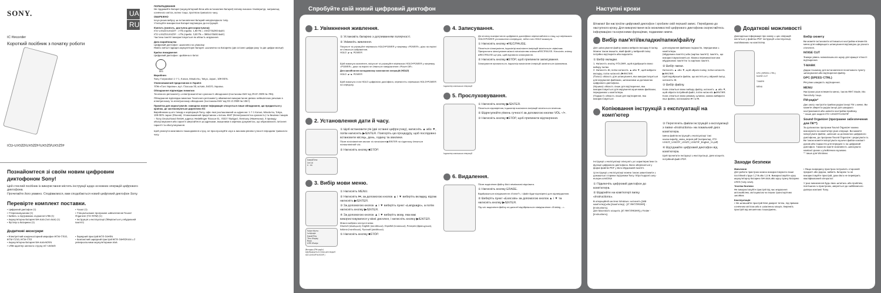SONY. UA
RU
IC Recorder
Короткий посібник з початку роботи
ICD-UX522/UX522F/UX523/UX523F
Познайомтеся зі своїм новим цифровим диктофоном Sony!
Цей стислий посібник із використання містить інструкції щодо основних операцій цифрового диктофона.
Прочитайте його уважно. Сподіваємося, вам сподобається новий цифровий диктофон Sony.
Перевірте комплект поставки.
• Цифровий диктофон (1)
• Стереонавушники (1)
• Кабель із підтримкою з'єднання USB (1)
• Акумуляторна батарея NH-AAA (тип AAA) (1)
• Футляр із батареєю (1)
• Чохол (1)
• Спеціалізоване програмне забезпечення Sound Organizer (CD-ROM) (1)
• Інструкція з експлуатації (Зберігається у вбудованій пам'яті)
Додаткові аксесуари
• Електретний конденсаторний мікрофон ECM-CS10, ECM-CZ10, ECM-CS3
• Акумуляторна батарея NH-AAA-B2KN
• USB-адаптер змінного струму AC-U50AG
• Зарядний пристрій BCG-34HSN
• Компактний зарядний пристрій BCG-34HS2KAN з 2 універсальними акумуляторами AAA
ПОПЕРЕДЖЕННЯ
Не піддавайте батареї (акумуляторний блок або встановлені батареї) впливу високих температур, наприклад сонячного світла, вогню тощо, протягом тривалого часу.
ОБЕРЕЖНО
Існує ризик вибуху за встановлення батарей невідповідного типу.
Утилізуйте використані батареї відповідно до інструкцій.
Ємність (ємність, доступна для користувача)
ICD-UX522/UX522F : 2 ГБ (прибл. 1,80 ГБ = 1932735283 байт)
ICD-UX523/UX523F : 4 ГБ (прибл. 3,60 ГБ = 3865470566 байт)
Частина пам'яті використовується як область керування.
Дата виробництва
Цифровий диктофон: зазначено на упаковці
Нікель-метал-гідридні акумуляторні батареї: зазначено на батареях (дві останні цифри року та дві цифри місяця)
Країна походження
Цифровий диктофон: зроблено в Китаї
001
Виробник:
Sony Corporation 1-7-1, Konan, Minato-ku, Tokyo, Japan, 108-0075.
Уповноважений представник в Україні:
ТОВ «Соні Україна», вул. Спаська 30, м.Київ, 04070, Україна.
Обладнання відповідає вимогам:
Технічного регламенту з електромагнітної сумісності обладнання (постанова КМУ від 29.07.2009 № 785).
Обладнання відповідає вимогам Технічного регламенту обмеження використання деяких небезпечних речовин в електричному та електронному обладнанні (постанова КМУ від 03.12.2008 № 1057).
Примітка для користувачів: наведена нижче інформація стосується лише обладнання, що продається у країнах, де застосовуються директиви ЄС
Виробником цього товару є корпорація Sony, офіс якої розташований за адресою: 1-7-1 Konan, Minato-ku, Tokyo, 108-0075 Japan (Японія). Уповноважений представник з питань EMC (Електромагнітна сумісність) та безпеки товарів – Sony Deutschland GmbH, адреса: Hedelfinger Strasse 61, 70327 Stuttgart, Germany (Німеччина). З приводу обслуговування або гарантії звертайтеся за адресами, вказаними в окремих документах, що обумовлюють питання гарантії та обслуговування.
Щоб уникнути можливого пошкодження слуху, не прослуховуйте звук із високим рівнем гучності впродовж тривалого часу.
Спробуйте свій новий цифровий диктофон
1. Увімкнення живлення.
① Установіть батарею з дотриманням полярності.
② Увімкніть живлення.
Посуньте та утримуйте перемикач HOLD•POWER у напрямку «POWER», доки на екрані не з'явиться зображення.
HOLD ▲•▲ POWER
Щоб вимкнути живлення, посуньте та утримуйте перемикач HOLD•POWER у напрямку «POWER», доки на екрані не з'явиться повідомлення «Power Off».
Для запобігання випадковому виконанню операцій (HOLD)
HOLD ▲•▲ POWER
Щоб вимкнути стан HOLD цифрового диктофона, перемістіть перемикач HOLD•POWER на середину.
2. Установлення дати й часу.
Date&Time
1m 1d
0 : 00
① Щоб встановити рік (дві останні цифри року), натисніть ▲ або ▼, потім натисніть ▶/ENTER. Повторіть цю процедуру, щоб послідовно встановити місяць, день, годину та хвилини.
Після встановлення хвилин та натискання ▶/ENTER на годиннику з'явиться налаштований час.
② Натисніть кнопку ■STOP.
3. Вибір мови меню.
Select Memo
Language
Date&Time
Time Display
Beep
USB Charge
(Вкладка (FM-радіо) відображається лише для моделі ICD-UX522F/UX523F.)
① Натисніть MENU.
② Натисніть ⏮, за допомогою кнопок ▲ і ▼ виберіть вкладку, відтак натисніть ▶/ENTER.
③ За допомогою кнопок ▲ і ▼ виберіть пункт «Language», а потім натисніть кнопку ▶/ENTER.
④ За допомогою кнопок ▲ і ▼ виберіть мову, яка має використовуватися у вікні дисплея, і натисніть кнопку ▶/ENTER.
Можна вибрати наступні мови:
Deutsch (німецька), English (англійська), Español (іспанська), Français (французька), Italiano (італійська), Русский (російська).
⑤ Натисніть кнопку ■STOP.
4. Записування.
Індикатор виконання операцій
До початку використання цифрового диктофона переконайтеся в тому, що перемикач HOLD•POWER установлено посередині, тобто стан HOLD вимкнуто.
① Натисніть кнопку ●REC/PAUSE.
Почнеться записування, індикатор виконання операцій засвітиться червоним.
Призупинити записування можна натисканням кнопки ●REC/PAUSE. Натисніть кнопку ●REC/PAUSE ще раз, щоб відновити записування.
② Натисніть кнопку ■STOP, щоб припинити записування.
Записування припиниться, індикатор виконання операцій засвітиться оранжевим.
5. Прослуховування.
Індикатор виконання операцій
① Натисніть кнопку ▶/ENTER.
Почнеться відтворення, індикатор виконання операцій засвітиться зеленим.
② Відрегулюйте рівень гучності за допомогою кнопки VOL –/+.
③ Натисніть кнопку ■STOP, щоб припинити відтворення.
6. Видалення.
Після видалення файлу його неможливо відновити.
① Натисніть кнопку ERASE.
Відобразиться повідомлення «Erase?», і файл буде відтворено для підтвердження.
② Виберіть пункт «Execute» за допомогою кнопок ▲ і ▼ та натисніть кнопку ▶/ENTER.
Під час видалення файлу на дисплеї відобразиться повідомлення «Erasing…».
Наступні кроки
Вітаємо! Ви настроїли цифровий диктофон і зробили свій перший запис. Перейдемо до наступного кроку. Для використання всіх можливостей цифрового диктофона скористайтесь інформацією та корисними функціями, поданими нижче.
Вибір пам'яті/вкладки/папки/файлу
Для записування файлу можна вибрати вкладку й папку. Можна також вказати, який файл у вибраній папці потрібно відтворити або видалити.
① Вибір вкладки.
1. Натисніть кнопку FOLDER, щоб відобразити вікно вибору папки.
2. Натисніть ⏮, потім натисніть ▲ або ▼, щоб вибрати вкладку, потім натисніть ▶/ENTER.
(Голос): область для записування, яка використовується для керування файлами, записаними за допомогою цифрового диктофона.
(Музика): область лише для відтворення, яка використовується для керування музичними файлами, переданими з комп'ютера.
(Подкаст): область лише для відтворення, яка використовується
для керування файлами подкастів, переданими з комп'ютера.
(вбудована пам'ять) або (картка пам'яті): пам'ять, що використовуватиметься. Можна перемикатися між вбудованою пам'яттю та карткою пам'яті.
② Вибір папки.
Натисніть ▲ або ▼, щоб обрати папку, потім натисніть ▶/ENTER.
Щоб відобразити файли, що містяться у обраній папці, натисніть ⏭.
③ Вибір файлу.
Коли з'явиться вікно вибору файлу, натисніть ▲ або ▼, щоб обрати потрібний файл, потім натисніть ▶/ENTER.
Коли з'явиться вікно режиму зупинки, можна вибирати інші файли, натискаючи ⏮ та ⏭.
Копіювання інструкцій з експлуатації на комп'ютер
Інструкції з експлуатації описують усі характеристики та функції цифрового диктофона. Вони зберігаються у формі файлів PDF у його вбудованій пам'яті.
Ці інструкції з експлуатації можна також завантажити з домашньої сторінки підтримки Sony: http://support.sony-europe.com/DNA
① Підключіть цифровий диктофон до комп'ютера.
② Відкрийте на комп'ютері папку «Instructions».
В операційній системі Windows: натисніть [Мій комп'ютер] або [Комп'ютер] - [IC RECORDER] - [Instructions].
Для Macintosh: клацніть [IC RECORDER] у Finder - [Instructions].
③ Перетягніть файли інструкцій з експлуатації з папки «Instructions» на локальний диск комп'ютера.
Імена файлів інструкцій з експлуатації такі:
назва виробу_мова_версія.pdf (наприклад, ICD-UX522_UX522F_UX523_UX523F_English_11.pdf)
④ Від'єднайте цифровий диктофон від комп'ютера.
Щоб прочитати інструкції з експлуатації, двічі клацніть потрібний файл PDF.
Додаткові можливості
Докладніша інформація про кожну з цих операцій міститься у файлах PDF інструкцій з експлуатації, скопійованих на комп'ютер.
DPC (SPEED CTRL)
NOISE CUT
T-MARK
MENU
Вибір сюжету
Ви можете встановити оптимальні настройки елементів меню для найкращого записування відповідно до різного оточення.
NOISE CUT
Знижує рівень навколишнього шуму для кращої чіткості відтворення.
T-MARK
Додає позначку для встановлення початкового пункту записування або відтворення файлу.
DPC (SPEED CTRL)
Регулює швидкість відтворення.
MENU
Настроює різні елементи меню, такі як REC Mode, Mic Sensitivity тощо.
FM-радіо*
Дає змогу настроїти прийом радіостанції FM з меню. Ви можете зберегти радіостанції для швидкого настроювання або змінити настройки прийому.
* лише для моделі ICD-UX522F/UX523F
Sound Organizer (програмне забезпечення для ПК**)
За допомогою програми Sound Organizer можна виконувати на комп'ютері різні операції. Ви можете імпортувати файли, записані за допомогою цифрового диктофона, до програми Sound Organizer і редагувати їх. Ви також можете імпортувати музичні файли компакт-дисків або подкастів для передачі їх на цифровий диктофон. Також ви маєте можливість записувати компакт-диски з улюбленою музикою.
** лише для Windows
Заходи безпеки
Живлення
Для роботи пристрою можна використовувати лише постійний струм 1,2 В або 1,5 В. Використовуйте одну акумуляторну батарею NH-AAA або одну лужну батарею LR03 (типу AAA).
Техніка безпеки
Не використовуйте пристрій під час керування автомобілем, мотоциклом чи іншим транспортним засобом.
Експлуатація
• Не залишайте пристрій біля джерел тепла, під прямим сонячним світлом або в запилених місцях. Бережіть пристрій від механічних пошкоджень.
• Якщо всередину пристрою потрапить сторонній предмет або рідина, вийміть батарею та не використовуйте пристрій, доки його не перевірить кваліфікований спеціаліст.
У разі виникнення будь-яких запитань або проблем, пов'язаних із пристроєм, зверніться до найближчого дилера компанії Sony.